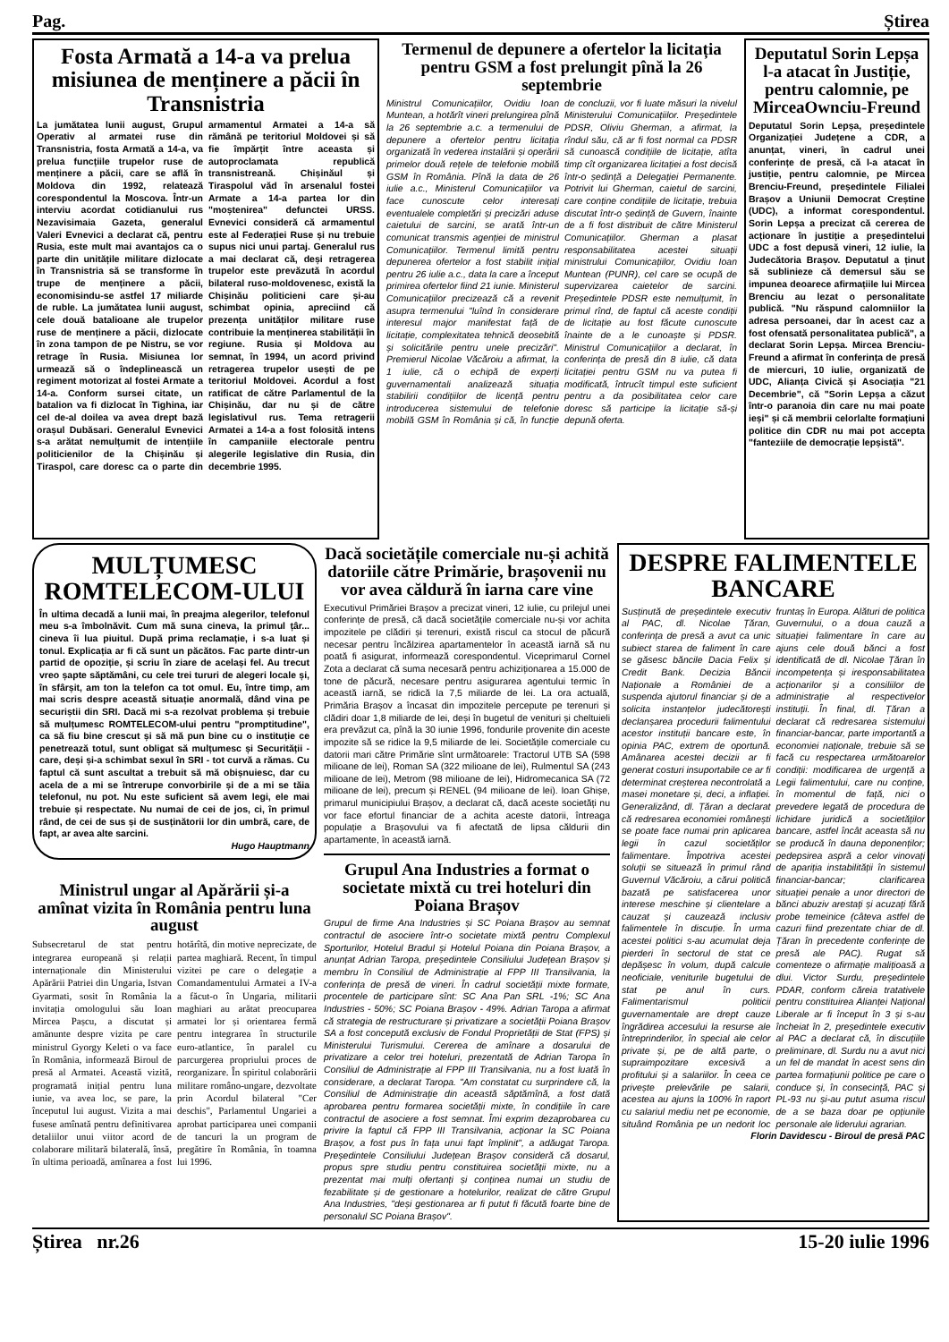Pag. Știrea
Fosta Armată a 14-a va prelua misiunea de menținere a păcii în Transnistria
La jumătatea lunii august, Grupul Operativ al armatei ruse din Transnistria, fosta Armată a 14-a, va prelua funcțiile trupelor ruse de menținere a păcii, care se află în Moldova din 1992, relatează corespondentul la Moscova. Într-un interviu acordat cotidianului rus Nezavisimaia Gazeta, generalul Valeri Evnevici a declarat că, pentru Rusia, este mult mai avantajos ca o parte din unitățile militare dizlocate în Transnistria să se transforme în trupe de menținere a păcii, economisindu-se astfel 17 miliarde de ruble. La jumătatea lunii august, cele două batalioane ale trupelor ruse de menținere a păcii, dizlocate în zona tampon de pe Nistru, se vor retrage în Rusia. Misiunea lor urmează să o îndeplinească un regiment motorizat al fostei Armate a 14-a. Conform sursei citate, un batalion va fi dizlocat în Tighina, iar cel de-al doilea va avea drept bază orașul Dubăsari. Generalul Evnevici s-a arătat nemulțumit de intențiile politicienilor de la Chișinău și Tiraspol, care doresc ca o parte din armamentul Armatei a 14-a să rămână pe teritoriul Moldovei și să fie împărțit între aceasta și autoproclamata republică transnistreană. Chișinăul și Tiraspolul văd în arsenalul fostei Armate a 14-a partea lor din "moștenirea" defunctei URSS. Evnevici consideră că armamentul este al Federației Ruse și nu trebuie supus nici unui partaj. Generalul rus a mai declarat că, deși retragerea trupelor este prevăzută în acordul bilateral ruso-moldovenesc, există la Chișinău politicieni care și-au schimbat opinia, apreciind că prezența unităților militare ruse contribuie la menținerea stabilității în regiune. Rusia și Moldova au semnat, în 1994, un acord privind retragerea trupelor usești de pe teritoriul Moldovei. Acordul a fost ratificat de către Parlamentul de la Chișinău, dar nu și de către legislativul rus. Tema retragerii Armatei a 14-a a fost folosită intens în campaniile electorale pentru alegerile legislative din Rusia, din decembrie 1995.
Termenul de depunere a ofertelor la licitația pentru GSM a fost prelungit pînă la 26 septembrie
Ministrul Comunicațiilor, Ovidiu Ioan Muntean, a hotărît vineri prelungirea pînă la 26 septembrie a.c. a termenului de depunere a ofertelor pentru licitația organizată în vederea instalării și operării primelor două rețele de telefonie mobilă GSM în România. Pînă la data de 26 iulie a.c., Ministerul Comunicațiilor va face cunoscute celor interesați eventualele completări și precizări aduse caietului de sarcini, se arată într-un comunicat transmis agenției de ministrul Comunicațiilor. Termenul limită pentru depunerea ofertelor a fost stabilit inițial pentru 26 iulie a.c., data la care a început primirea ofertelor fiind 21 iunie. Ministerul Comunicațiilor precizează că a revenit asupra termenului "luînd în considerare interesul major manifestat față de licitație, complexitatea tehnică deosebită și solicitările pentru unele precizări". Premierul Nicolae Văcăroiu a afirmat, la 1 iulie, că o echipă de experți guvernamentali analizează situația stabilirii condițiilor de licență pentru introducerea sistemului de telefonie mobilă GSM în România și că, în funcție de concluzii, vor fi luate măsuri la nivelul Ministerului Comunicațiilor. Președintele PDSR, Oliviu Gherman, a afirmat, la rîndul său, că ar fi fost normal ca PDSR să cunoască condițiile de licitație, atîta timp cît organizarea licitației a fost decisă într-o ședință a Delegației Permanente. Potrivit lui Gherman, caietul de sarcini, care conține condițiile de licitație, trebuia discutat într-o ședință de Guvern, înainte de a fi fost distribuit de către Ministerul Comunicațiilor. Gherman a plasat responsabilitatea acestei situații ministrului Comunicațiilor, Ovidiu Ioan Muntean (PUNR), cel care se ocupă de supervizarea caietelor de sarcini. Președintele PDSR este nemulțumit, în primul rînd, de faptul că aceste condiții de licitație au fost făcute cunoscute înainte de a le cunoaște și PDSR. Ministrul Comunicațiilor a declarat, în conferința de presă din 8 iulie, că data licitației pentru GSM nu va putea fi modificată, întrucît timpul este suficient pentru a da posibilitatea celor care doresc să participe la licitație să-și depună oferta.
Deputatul Sorin Lepșa l-a atacat în Justiție, pentru calomnie, pe MirceaOwnciu-Freund
Deputatul Sorin Lepșa, președintele Organizației Județene a CDR, a anunțat, vineri, în cadrul unei conferințe de presă, că l-a atacat în justiție, pentru calomnie, pe Mircea Brenciu-Freund, președintele Filialei Brașov a Uniunii Democrat Creștine (UDC), a informat corespondentul. Sorin Lepșa a precizat că cererea de acționare în justiție a președintelui UDC a fost depusă vineri, 12 iulie, la Judecătoria Brașov. Deputatul a ținut să sublinieze că demersul său se impunea deoarece afirmațiile lui Mircea Brenciu au lezat o personalitate publică. "Nu răspund calomniilor la adresa persoanei, dar în acest caz a fost ofensată personalitatea publică", a declarat Sorin Lepșa. Mircea Brenciu-Freund a afirmat în conferința de presă de miercuri, 10 iulie, organizată de UDC, Alianța Civică și Asociația "21 Decembrie", că "Sorin Lepșa a căzut într-o paranoia din care nu mai poate ieși" și că membrii celorlalte formațiuni politice din CDR nu mai pot accepta "fanteziile de democrație lepșistă".
MULȚUMESC ROMTELECOM-ULUI
În ultima decadă a lunii mai, în preajma alegerilor, telefonul meu s-a îmbolnăvit. Cum mă suna cineva, la primul țâr... cineva îi lua piuitul. După prima reclamație, i s-a luat și tonul. Explicația ar fi că sunt un păcătos. Fac parte dintr-un partid de opoziție, și scriu în ziare de același fel. Au trecut vreo șapte săptămâni, cu cele trei tururi de alegeri locale și, în sfârșit, am ton la telefon ca tot omul. Eu, între timp, am mai scris despre această situație anormală, dând vina pe securiștii din SRI. Dacă mi s-a rezolvat problema și trebuie să mulțumesc ROMTELECOM-ului pentru "promptitudine", ca să fiu bine crescut și să mă pun bine cu o instituție ce penetrează totul, sunt obligat să mulțumesc și Securității - care, deși și-a schimbat sexul în SRI - tot curvă a rămas. Cu faptul că sunt ascultat a trebuit să mă obișnuiesc, dar cu acela de a mi se întrerupe convorbirile și de a mi se tăia telefonul, nu pot. Nu este suficient să avem legi, ele mai trebuie și respectate. Nu numai de cei de jos, ci, în primul rând, de cei de sus și de susținătorii lor din umbră, care, de fapt, ar avea alte sarcini.
Hugo Hauptmann
Ministrul ungar al Apărării și-a amînat vizita în România pentru luna august
Subsecretarul de stat pentru integrarea europeană și relații internaționale din Ministerului Apărării Patriei din Ungaria, Istvan Gyarmati, sosit în România la invitația omologului său Ioan Mircea Pașcu, a discutat și amănunte despre vizita pe care ministrul Gyorgy Keleti o va face în România, informează Biroul de presă al Armatei. Această vizită, programată inițial pentru luna iunie, va avea loc, se pare, la începutul lui august. Vizita a mai fusese amînată pentru definitivarea detaliilor unui viitor acord de colaborare militară bilaterală, însă, în ultima perioadă, amînarea a fost hotărîtă, din motive neprecizate, de partea maghiară. Recent, în timpul vizitei pe care o delegație a Comandamentului Armatei a IV-a a făcut-o în Ungaria, militarii maghiari au arătat preocuparea armatei lor și orientarea fermă pentru integrarea în structurile euro-atlantice, în paralel cu parcurgerea propriului proces de reorganizare. În spiritul colaborării militare româno-ungare, dezvoltate prin Acordul bilateral "Cer deschis", Parlamentul Ungariei a aprobat participarea unei companii de tancuri la un program de pregătire în România, în toamna lui 1996.
Dacă societățile comerciale nu-și achită datoriile către Primărie, brașovenii nu vor avea căldură în iarna care vine
Executivul Primăriei Brașov a precizat vineri, 12 iulie, cu prilejul unei conferințe de presă, că dacă societățile comerciale nu-și vor achita impozitele pe clădiri și terenuri, există riscul ca stocul de păcură necesar pentru încălzirea apartamentelor în această iarnă să nu poată fi asigurat, informează corespondentul. Viceprimarul Cornel Zota a declarat că suma necesară pentru achiziționarea a 15.000 de tone de păcură, necesare pentru asigurarea agentului termic în această iarnă, se ridică la 7,5 miliarde de lei. La ora actuală, Primăria Brașov a încasat din impozitele percepute pe terenuri și clădiri doar 1,8 miliarde de lei, deși în bugetul de venituri și cheltuieli era prevăzut ca, pînă la 30 iunie 1996, fondurile provenite din aceste impozite să se ridice la 9,5 miliarde de lei. Societățile comerciale cu datorii mari către Primărie sînt următoarele: Tractorul UTB SA (598 milioane de lei), Roman SA (322 milioane de lei), Rulmentul SA (243 milioane de lei), Metrom (98 milioane de lei), Hidromecanica SA (72 milioane de lei), precum și RENEL (94 milioane de lei). Ioan Ghișe, primarul municipiului Brașov, a declarat că, dacă aceste societăți nu vor face efortul financiar de a achita aceste datorii, întreaga populație a Brașovului va fi afectată de lipsa căldurii din apartamente, în această iarnă.
Grupul Ana Industries a format o societate mixtă cu trei hoteluri din Poiana Brașov
Grupul de firme Ana Industries și SC Poiana Brașov au semnat contractul de asociere într-o societate mixtă pentru Complexul Sporturilor, Hotelul Bradul și Hotelul Poiana din Poiana Brașov, a anunțat Adrian Taropa, președintele Consiliului Județean Brașov și membru în Consiliul de Administrație al FPP III Transilvania, la conferința de presă de vineri. În cadrul societății mixte formate, procentele de participare sînt: SC Ana Pan SRL -1%; SC Ana Industries - 50%; SC Poiana Brașov - 49%. Adrian Taropa a afirmat că strategia de restructurare și privatizare a societății Poiana Brașov SA a fost concepută exclusiv de Fondul Proprietății de Stat (FPS) și Ministerului Turismului. Cererea de amînare a dosarului de privatizare a celor trei hoteluri, prezentată de Adrian Taropa în Consiliul de Administrație al FPP III Transilvania, nu a fost luată în considerare, a declarat Taropa. "Am constatat cu surprindere că, la Consiliul de Administrație din această săptămînă, a fost dată aprobarea pentru formarea societății mixte, în condițiile în care contractul de asociere a fost semnat. Îmi exprim dezaprobarea cu privire la faptul că FPP III Transilvania, acționar la SC Poiana Brașov, a fost pus în fața unui fapt împlinit", a adăugat Taropa. Președintele Consiliului Județean Brașov consideră că dosarul, propus spre studiu pentru constituirea societății mixte, nu a prezentat mai mulți ofertanți și conținea numai un studiu de fezabilitate și de gestionare a hotelurilor, realizat de către Grupul Ana Industries, "deși gestionarea ar fi putut fi făcută foarte bine de personalul SC Poiana Brașov".
DESPRE FALIMENTELE BANCARE
Susținută de președintele executiv al PAC, dl. Nicolae Țăran, conferința de presă a avut ca unic subiect starea de faliment în care se găsesc băncile Dacia Felix și Credit Bank. Decizia Băncii Naționale a României de a suspenda ajutorul financiar și de a solicita instanțelor judecătorești declanșarea procedurii falimentului acestor instituții bancare este, în opinia PAC, extrem de oportună. Amânarea acestei decizii ar fi generat costuri insuportabile ce ar fi determinat creșterea necontrolată a masei monetare și, deci, a inflației. Generalizând, dl. Țăran a declarat că redresarea economiei românești se poate face numai prin aplicarea legii în cazul societăților falimentare. Împotriva acestei soluții se situează în primul rând Guvernul Văcăroiu, a cărui politică bazată pe satisfacerea unor interese meschine și clientelare a cauzat și cauzează inclusiv falimentele în discuție. În urma acestei politici s-au acumulat deja pierderi în sectorul de stat ce depășesc în volum, după calcule neoficiale, veniturile bugetului de stat pe anul în curs. Falimentarismul politicii guvernamentale are drept cauze îngrădirea accesului la resurse ale întreprinderilor, în special ale celor private și, pe de altă parte, o supraimpozitare excesivă a profitului și a salariilor. În ceea ce privește prelevările pe salarii, acestea au ajuns la 100% în raport cu salariul mediu net pe economie, situând România pe un nedorit loc fruntaș în Europa. Alături de politica Guvernului, o a doua cauză a situației falimentare în care au ajuns cele două bănci a fost identificată de dl. Nicolae Țăran în incompetența și iresponsabilitatea acționarilor și a consiliilor de administrație al respectivelor instituții. În final, dl. Țăran a declarat că redresarea sistemului financiar-bancar, parte importantă a economiei naționale, trebuie să se facă cu respectarea următoarelor condiții: modificarea de urgență a Legii falimentului, care nu conține, în momentul de față, nici o prevedere legată de procedura de lichidare juridică a societăților bancare, astfel încât aceasta să nu se producă în dauna deponenților; pedepsirea aspră a celor vinovați de apariția instabilității în sistemul financiar-bancar; clarificarea situației penale a unor directori de bănci abuziv arestați și acuzați fără probe temeinice (câteva astfel de cazuri fiind prezentate chiar de dl. Țăran în precedente conferințe de presă ale PAC). Rugat să comenteze o afirmație malițioasă a dlui. Victor Surdu, președintele PDAR, conform căreia tratativele pentru constituirea Alianței Național Liberale ar fi început în 3 și s-au încheiat în 2, președintele executiv al PAC a declarat că, în discuțiile preliminare, dl. Surdu nu a avut nici un fel de mandat în acest sens din partea formațiunii politice pe care o conduce și, în consecință, PAC și PL-93 nu și-au putut asuma riscul de a se baza doar pe opțiunile personale ale liderului agrarian.
Florin Davidescu - Biroul de presă PAC
Știrea nr.26 15-20 iulie 1996